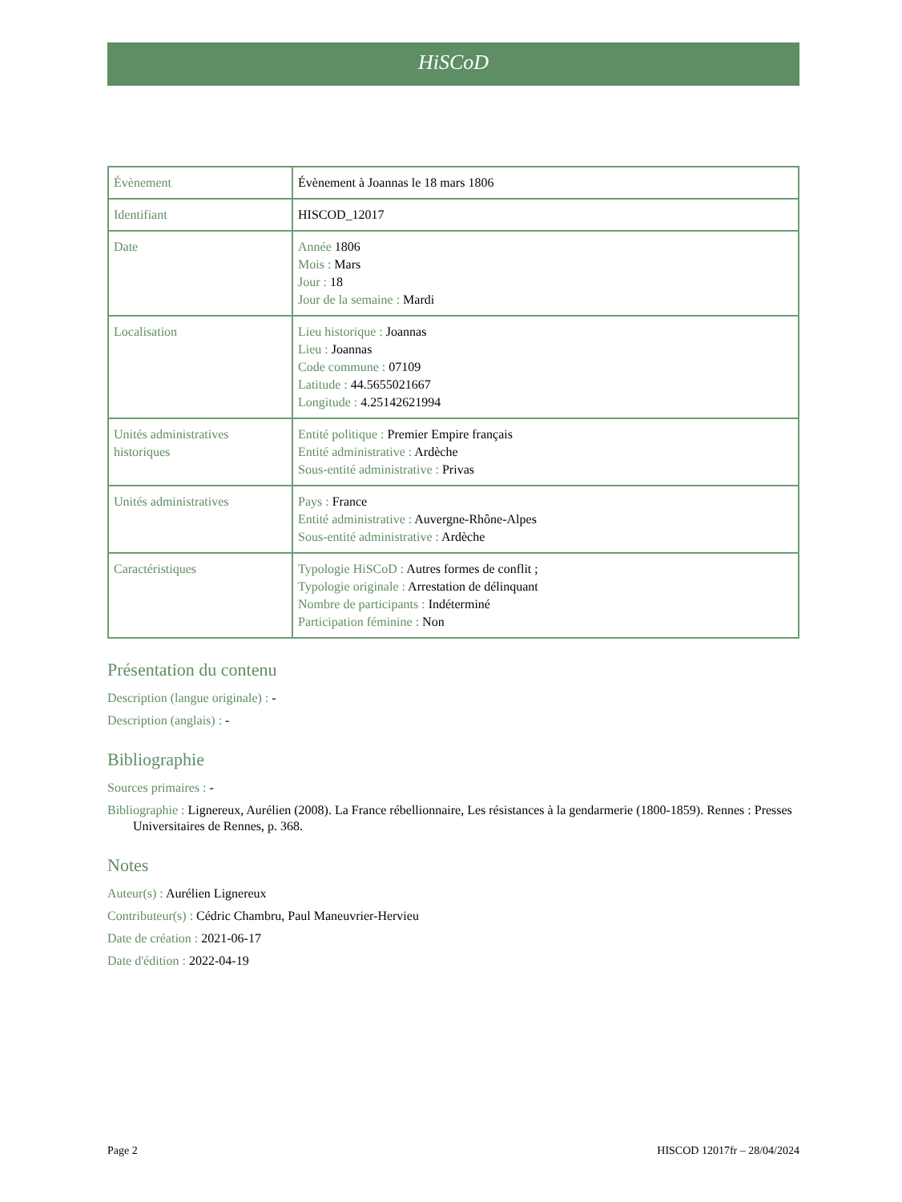HiSCoD
| Évènement | Évènement à Joannas le 18 mars 1806 |
| Identifiant | HISCOD_12017 |
| Date | Année 1806 Mois : Mars Jour : 18 Jour de la semaine : Mardi |
| Localisation | Lieu historique : Joannas Lieu : Joannas Code commune : 07109 Latitude : 44.5655021667 Longitude : 4.25142621994 |
| Unités administratives historiques | Entité politique : Premier Empire français Entité administrative : Ardèche Sous-entité administrative : Privas |
| Unités administratives | Pays : France Entité administrative : Auvergne-Rhône-Alpes Sous-entité administrative : Ardèche |
| Caractéristiques | Typologie HiSCoD : Autres formes de conflit ; Typologie originale : Arrestation de délinquant Nombre de participants : Indéterminé Participation féminine : Non |
Présentation du contenu
Description (langue originale) : -
Description (anglais) : -
Bibliographie
Sources primaires : -
Bibliographie : Lignereux, Aurélien (2008). La France rébellionnaire, Les résistances à la gendarmerie (1800-1859). Rennes : Presses Universitaires de Rennes, p. 368.
Notes
Auteur(s) : Aurélien Lignereux
Contributeur(s) : Cédric Chambru, Paul Maneuvrier-Hervieu
Date de création : 2021-06-17
Date d'édition : 2022-04-19
Page 2 HISCOD 12017fr – 28/04/2024